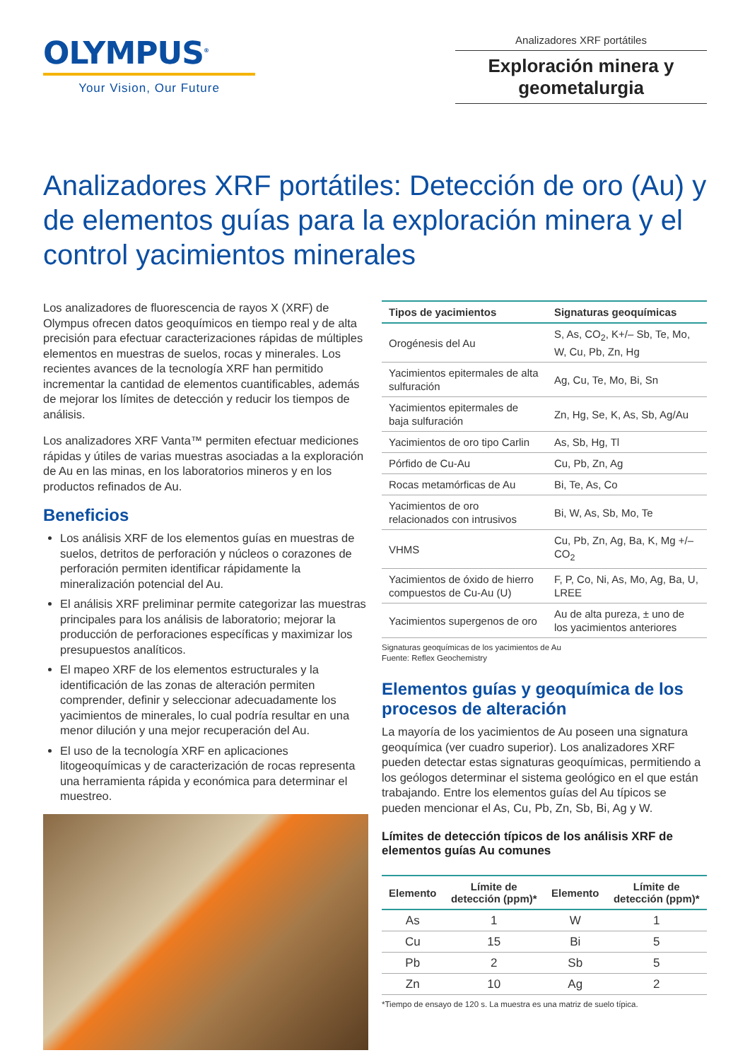OLYMPUS<sup>®</sup>
Your Vision, Our Future
Analizadores XRF portátiles
Exploración minera y geometalurgia
Analizadores XRF portátiles: Detección de oro (Au) y de elementos guías para la exploración minera y el control yacimientos minerales
Los analizadores de fluorescencia de rayos X (XRF) de Olympus ofrecen datos geoquímicos en tiempo real y de alta precisión para efectuar caracterizaciones rápidas de múltiples elementos en muestras de suelos, rocas y minerales. Los recientes avances de la tecnología XRF han permitido incrementar la cantidad de elementos cuantificables, además de mejorar los límites de detección y reducir los tiempos de análisis.
Los analizadores XRF Vanta™ permiten efectuar mediciones rápidas y útiles de varias muestras asociadas a la exploración de Au en las minas, en los laboratorios mineros y en los productos refinados de Au.
Beneficios
Los análisis XRF de los elementos guías en muestras de suelos, detritos de perforación y núcleos o corazones de perforación permiten identificar rápidamente la mineralización potencial del Au.
El análisis XRF preliminar permite categorizar las muestras principales para los análisis de laboratorio; mejorar la producción de perforaciones específicas y maximizar los presupuestos analíticos.
El mapeo XRF de los elementos estructurales y la identificación de las zonas de alteración permiten comprender, definir y seleccionar adecuadamente los yacimientos de minerales, lo cual podría resultar en una menor dilución y una mejor recuperación del Au.
El uso de la tecnología XRF en aplicaciones litogeoquímicas y de caracterización de rocas representa una herramienta rápida y económica para determinar el muestreo.
| Tipos de yacimientos | Signaturas geoquímicas |
| --- | --- |
| Orogénesis del Au | S, As, CO<sub>2</sub>, K+/– Sb, Te, Mo, W, Cu, Pb, Zn, Hg |
| Yacimientos epitermales de alta sulfuración | Ag, Cu, Te, Mo, Bi, Sn |
| Yacimientos epitermales de baja sulfuración | Zn, Hg, Se, K, As, Sb, Ag/Au |
| Yacimientos de oro tipo Carlin | As, Sb, Hg, Tl |
| Pórfido de Cu-Au | Cu, Pb, Zn, Ag |
| Rocas metamórficas de Au | Bi, Te, As, Co |
| Yacimientos de oro relacionados con intrusivos | Bi, W, As, Sb, Mo, Te |
| VHMS | Cu, Pb, Zn, Ag, Ba, K, Mg +/–CO<sub>2</sub> |
| Yacimientos de óxido de hierro compuestos de Cu-Au (U) | F, P, Co, Ni, As, Mo, Ag, Ba, U, LREE |
| Yacimientos supergenos de oro | Au de alta pureza, ± uno de los yacimientos anteriores |
Signaturas geoquímicas de los yacimientos de Au
Fuente: Reflex Geochemistry
Elementos guías y geoquímica de los procesos de alteración
La mayoría de los yacimientos de Au poseen una signatura geoquímica (ver cuadro superior). Los analizadores XRF pueden detectar estas signaturas geoquímicas, permitiendo a los geólogos determinar el sistema geológico en el que están trabajando. Entre los elementos guías del Au típicos se pueden mencionar el As, Cu, Pb, Zn, Sb, Bi, Ag y W.
Límites de detección típicos de los análisis XRF de elementos guías Au comunes
| Elemento | Límite de detección (ppm)* | Elemento | Límite de detección (ppm)* |
| --- | --- | --- | --- |
| As | 1 | W | 1 |
| Cu | 15 | Bi | 5 |
| Pb | 2 | Sb | 5 |
| Zn | 10 | Ag | 2 |
*Tiempo de ensayo de 120 s. La muestra es una matriz de suelo típica.